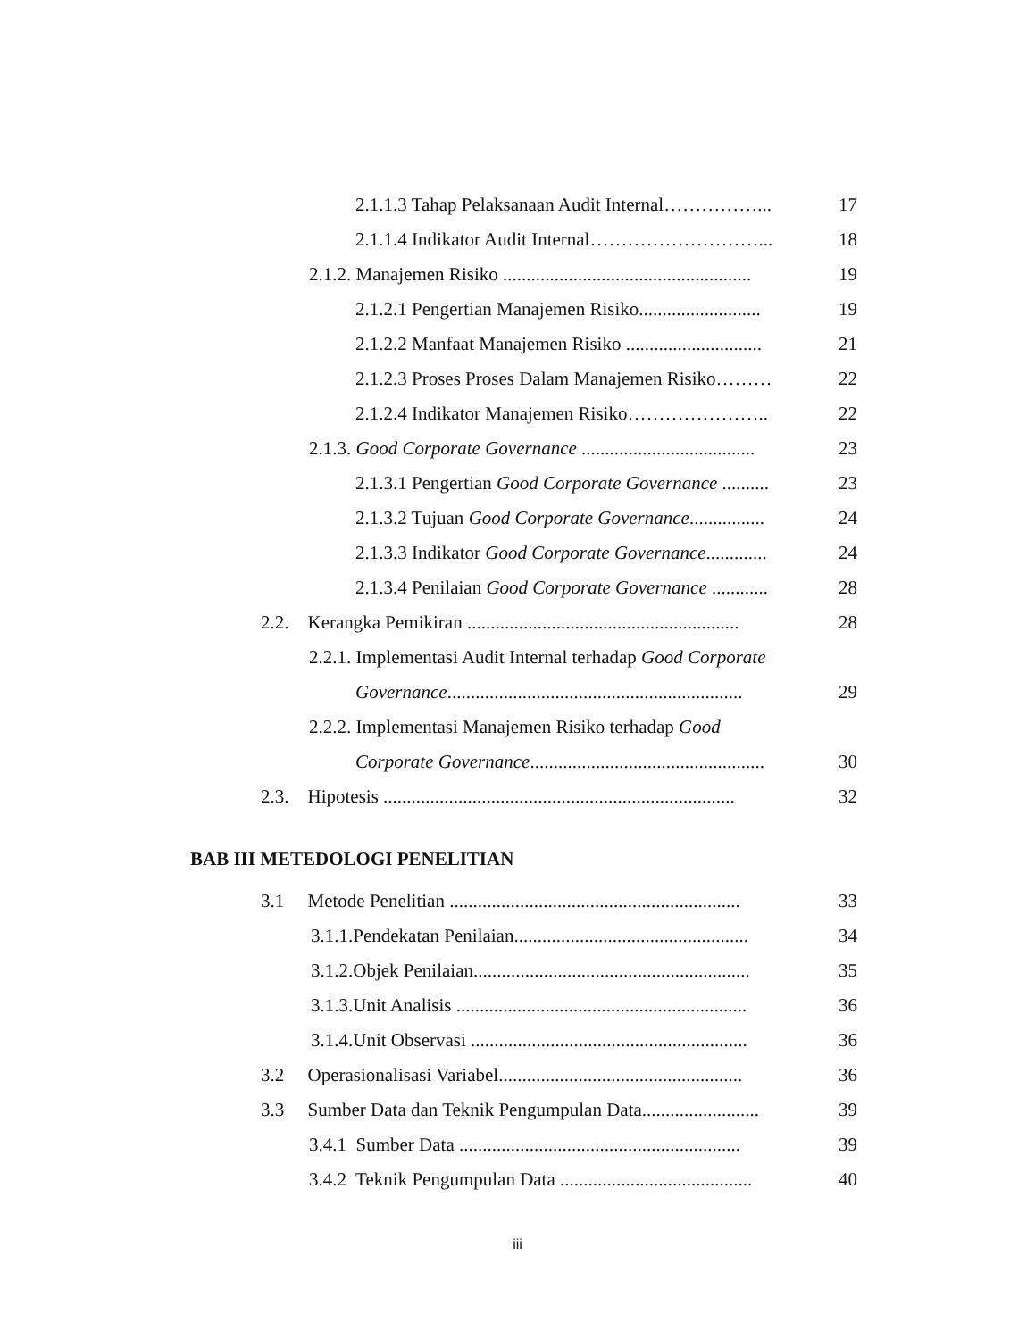2.1.1.3 Tahap Pelaksanaan Audit Internal……………... 17
2.1.1.4 Indikator Audit Internal………………………... 18
2.1.2. Manajemen Risiko ..................................................... 19
2.1.2.1 Pengertian Manajemen Risiko.......................... 19
2.1.2.2 Manfaat Manajemen Risiko ............................. 21
2.1.2.3 Proses Proses Dalam Manajemen Risiko……… 22
2.1.2.4 Indikator Manajemen Risiko………………….. 22
2.1.3. Good Corporate Governance ..................................... 23
2.1.3.1 Pengertian Good Corporate Governance .......... 23
2.1.3.2 Tujuan Good Corporate Governance................ 24
2.1.3.3 Indikator Good Corporate Governance............. 24
2.1.3.4 Penilaian Good Corporate Governance ............ 28
2.2. Kerangka Pemikiran .......................................................... 28
2.2.1. Implementasi Audit Internal terhadap Good Corporate
Governance............................................................... 29
2.2.2. Implementasi Manajemen Risiko terhadap Good
Corporate Governance.................................................. 30
2.3. Hipotesis ........................................................................... 32
BAB III METEDOLOGI PENELITIAN
3.1 Metode Penelitian .............................................................. 33
3.1.1.Pendekatan Penilaian.................................................. 34
3.1.2.Objek Penilaian........................................................... 35
3.1.3.Unit Analisis .............................................................. 36
3.1.4.Unit Observasi ........................................................... 36
3.2 Operasionalisasi Variabel.................................................... 36
3.3 Sumber Data dan Teknik Pengumpulan Data......................... 39
3.4.1 Sumber Data ............................................................ 39
3.4.2 Teknik Pengumpulan Data ......................................... 40
iii